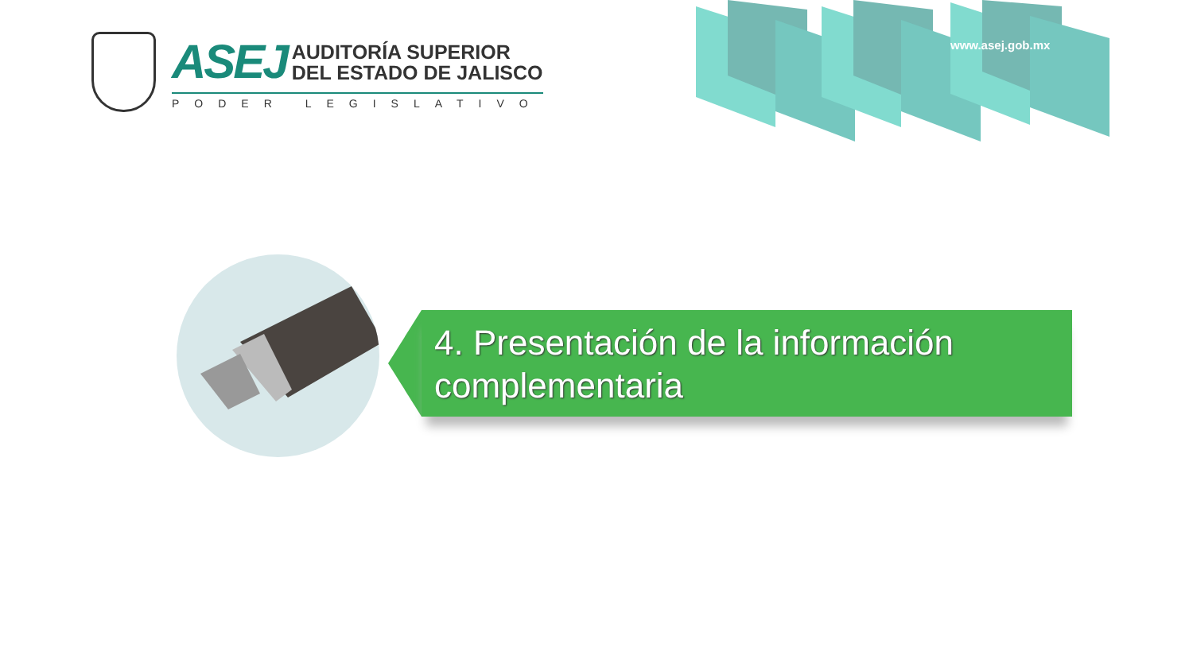ASEJ
AUDITORÍA SUPERIOR
DEL ESTADO DE JALISCO
PODER LEGISLATIVO
www.asej.gob.mx
4. Presentación de la información complementaria